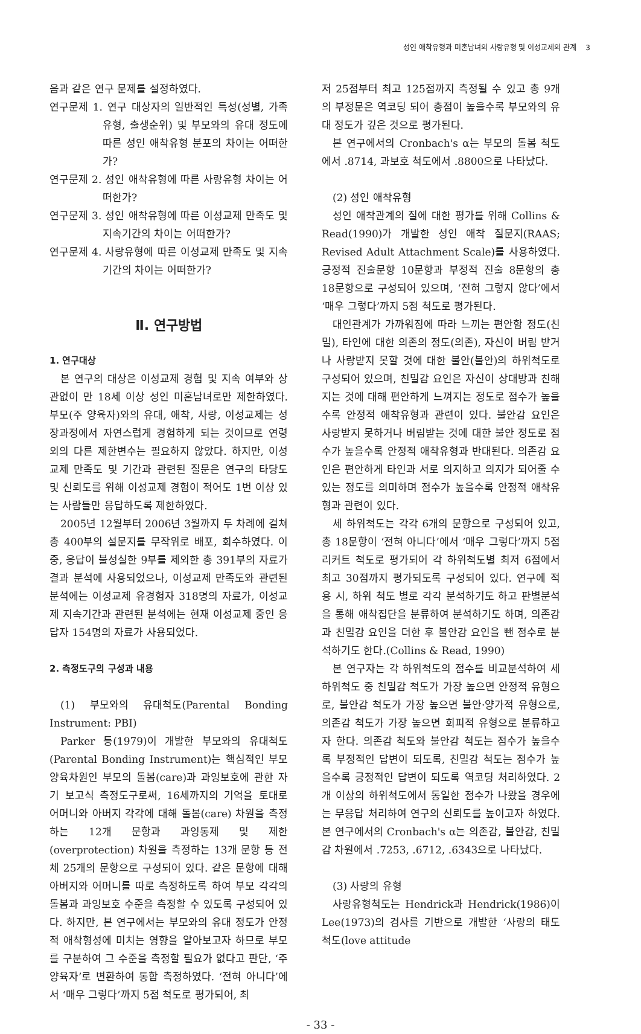성인 애착유형과 미혼남녀의 사랑유형 및 이성교제의 관계 3
음과 같은 연구 문제를 설정하였다.
연구문제 1. 연구 대상자의 일반적인 특성(성별, 가족유형, 출생순위) 및 부모와의 유대 정도에 따른 성인 애착유형 분포의 차이는 어떠한가?
연구문제 2. 성인 애착유형에 따른 사랑유형 차이는 어떠한가?
연구문제 3. 성인 애착유형에 따른 이성교제 만족도 및 지속기간의 차이는 어떠한가?
연구문제 4. 사랑유형에 따른 이성교제 만족도 및 지속기간의 차이는 어떠한가?
Ⅱ. 연구방법
1. 연구대상
본 연구의 대상은 이성교제 경험 및 지속 여부와 상관없이 만 18세 이상 성인 미혼남녀로만 제한하였다. 부모(주 양육자)와의 유대, 애착, 사랑, 이성교제는 성장과정에서 자연스럽게 경험하게 되는 것이므로 연령 외의 다른 제한변수는 필요하지 않았다. 하지만, 이성교제 만족도 및 기간과 관련된 질문은 연구의 타당도 및 신뢰도를 위해 이성교제 경험이 적어도 1번 이상 있는 사람들만 응답하도록 제한하였다.
2005년 12월부터 2006년 3월까지 두 차례에 걸쳐 총 400부의 설문지를 무작위로 배포, 회수하였다. 이 중, 응답이 불성실한 9부를 제외한 총 391부의 자료가 결과 분석에 사용되었으나, 이성교제 만족도와 관련된 분석에는 이성교제 유경험자 318명의 자료가, 이성교제 지속기간과 관련된 분석에는 현재 이성교제 중인 응답자 154명의 자료가 사용되었다.
2. 측정도구의 구성과 내용
(1) 부모와의 유대척도(Parental Bonding Instrument: PBI)
Parker 등(1979)이 개발한 부모와의 유대척도(Parental Bonding Instrument)는 핵심적인 부모 양육차원인 부모의 돌봄(care)과 과잉보호에 관한 자기 보고식 측정도구로써, 16세까지의 기억을 토대로 어머니와 아버지 각각에 대해 돌봄(care) 차원을 측정하는 12개 문항과 과잉통제 및 제한(overprotection) 차원을 측정하는 13개 문항 등 전체 25개의 문항으로 구성되어 있다. 같은 문항에 대해 아버지와 어머니를 따로 측정하도록 하여 부모 각각의 돌봄과 과잉보호 수준을 측정할 수 있도록 구성되어 있다. 하지만, 본 연구에서는 부모와의 유대 정도가 안정적 애착형성에 미치는 영향을 알아보고자 하므로 부모를 구분하여 그 수준을 측정할 필요가 없다고 판단, ‘주 양육자’로 변환하여 통합 측정하였다. ‘전혀 아니다’에서 ‘매우 그렇다’까지 5점 척도로 평가되어, 최
저 25점부터 최고 125점까지 측정될 수 있고 총 9개의 부정문은 역코딩 되어 총점이 높을수록 부모와의 유대 정도가 깊은 것으로 평가된다.
본 연구에서의 Cronbach's α는 부모의 돌봄 척도에서 .8714, 과보호 척도에서 .8800으로 나타났다.
(2) 성인 애착유형
성인 애착관계의 질에 대한 평가를 위해 Collins & Read(1990)가 개발한 성인 애착 질문지(RAAS; Revised Adult Attachment Scale)를 사용하였다. 긍정적 진술문항 10문항과 부정적 진술 8문항의 총 18문항으로 구성되어 있으며, ‘전혀 그렇지 않다’에서 ‘매우 그렇다’까지 5점 척도로 평가된다.
대인관계가 가까워짐에 따라 느끼는 편안함 정도(친밀), 타인에 대한 의존의 정도(의존), 자신이 버림 받거나 사랑받지 못할 것에 대한 불안(불안)의 하위척도로 구성되어 있으며, 친밀감 요인은 자신이 상대방과 친해지는 것에 대해 편안하게 느껴지는 정도로 점수가 높을수록 안정적 애착유형과 관련이 있다. 불안감 요인은 사랑받지 못하거나 버림받는 것에 대한 불안 정도로 점수가 높을수록 안정적 애착유형과 반대된다. 의존감 요인은 편안하게 타인과 서로 의지하고 의지가 되어줄 수 있는 정도를 의미하며 점수가 높을수록 안정적 애착유형과 관련이 있다.
세 하위척도는 각각 6개의 문항으로 구성되어 있고, 총 18문항이 ‘전혀 아니다’에서 ‘매우 그렇다’까지 5점 리커트 척도로 평가되어 각 하위척도별 최저 6점에서 최고 30점까지 평가되도록 구성되어 있다. 연구에 적용 시, 하위 척도 별로 각각 분석하기도 하고 판별분석을 통해 애착집단을 분류하여 분석하기도 하며, 의존감과 친밀감 요인을 더한 후 불안감 요인을 뺀 점수로 분석하기도 한다.(Collins & Read, 1990)
본 연구자는 각 하위척도의 점수를 비교분석하여 세 하위척도 중 친밀감 척도가 가장 높으면 안정적 유형으로, 불안감 척도가 가장 높으면 불안·양가적 유형으로, 의존감 척도가 가장 높으면 회피적 유형으로 분류하고자 한다. 의존감 척도와 불안감 척도는 점수가 높을수록 부정적인 답변이 되도록, 친밀감 척도는 점수가 높을수록 긍정적인 답변이 되도록 역코딩 처리하였다. 2개 이상의 하위척도에서 동일한 점수가 나왔을 경우에는 무응답 처리하여 연구의 신뢰도를 높이고자 하였다. 본 연구에서의 Cronbach's α는 의존감, 불안감, 친밀감 차원에서 .7253, .6712, .6343으로 나타났다.
(3) 사랑의 유형
사랑유형척도는 Hendrick과 Hendrick(1986)이 Lee(1973)의 검사를 기반으로 개발한 ‘사랑의 태도 척도(love attitude
- 33 -